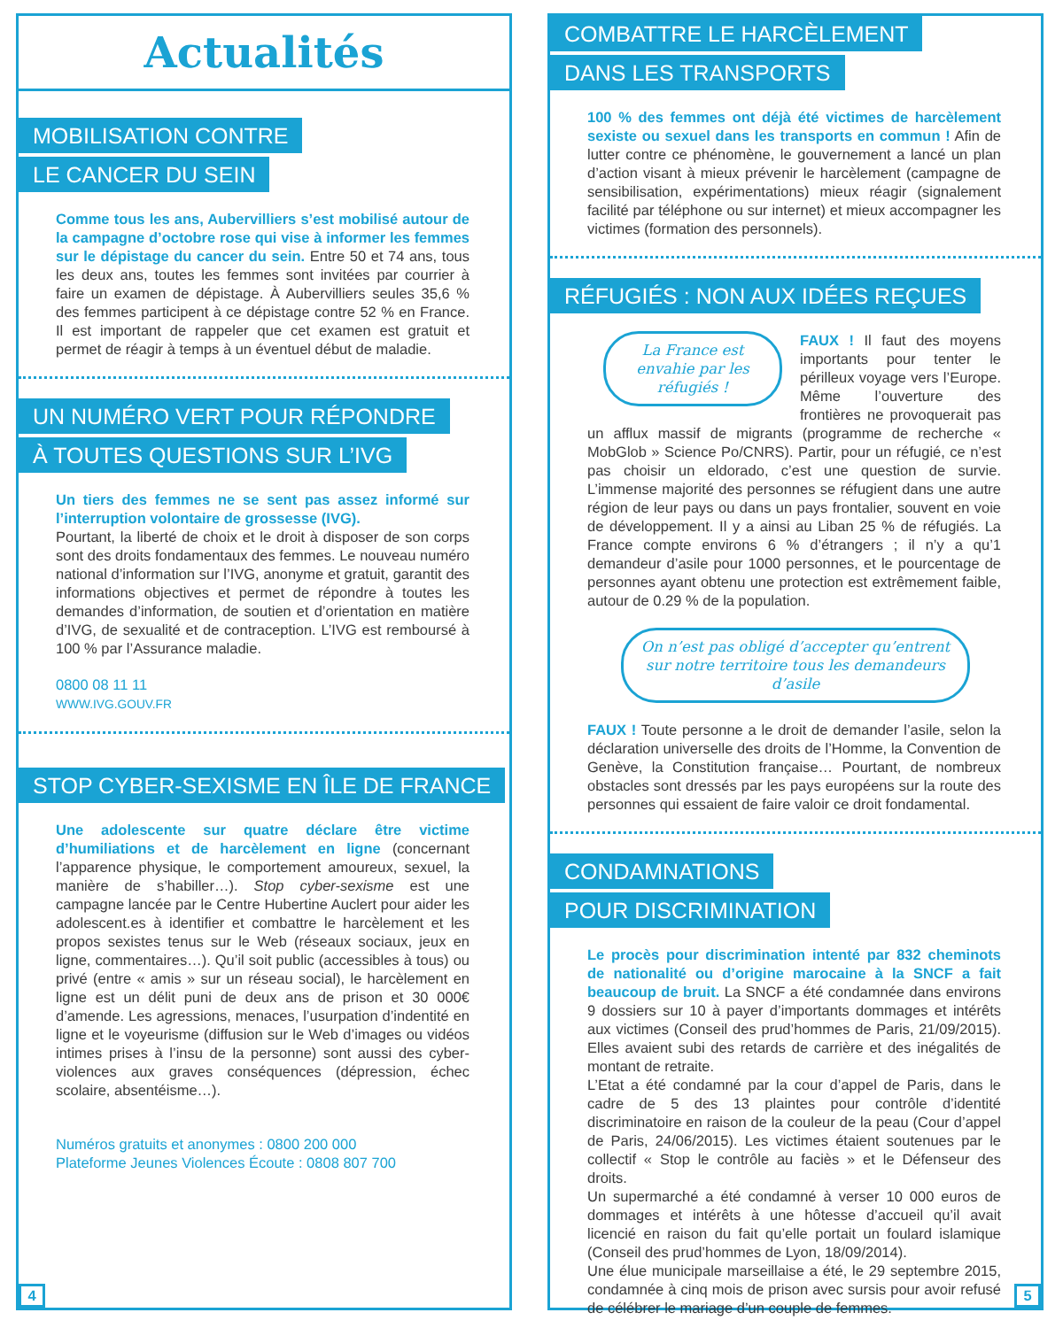Actualités
MOBILISATION CONTRE
LE CANCER DU SEIN
Comme tous les ans, Aubervilliers s’est mobilisé autour de la campagne d’octobre rose qui vise à informer les femmes sur le dépistage du cancer du sein. Entre 50 et 74 ans, tous les deux ans, toutes les femmes sont invitées par courrier à faire un examen de dépistage. À Aubervilliers seules 35,6 % des femmes participent à ce dépistage contre 52 % en France. Il est important de rappeler que cet examen est gratuit et permet de réagir à temps à un éventuel début de maladie.
UN NUMÉRO VERT POUR RÉPONDRE
À TOUTES QUESTIONS SUR L’IVG
Un tiers des femmes ne se sent pas assez informé sur l’interruption volontaire de grossesse (IVG).
Pourtant, la liberté de choix et le droit à disposer de son corps sont des droits fondamentaux des femmes. Le nouveau numéro national d’information sur l’IVG, anonyme et gratuit, garantit des informations objectives et permet de répondre à toutes les demandes d’information, de soutien et d’orientation en matière d’IVG, de sexualité et de contraception. L’IVG est remboursé à 100 % par l’Assurance maladie.
0800 08 11 11
WWW.IVG.GOUV.FR
STOP CYBER-SEXISME EN ÎLE DE FRANCE
Une adolescente sur quatre déclare être victime d’humiliations et de harcèlement en ligne (concernant l’apparence physique, le comportement amoureux, sexuel, la manière de s’habiller…). Stop cyber-sexisme est une campagne lancée par le Centre Hubertine Auclert pour aider les adolescent.es à identifier et combattre le harcèlement et les propos sexistes tenus sur le Web (réseaux sociaux, jeux en ligne, commentaires…). Qu’il soit public (accessibles à tous) ou privé (entre « amis » sur un réseau social), le harcèlement en ligne est un délit puni de deux ans de prison et 30 000€ d’amende. Les agressions, menaces, l’usurpation d’indentité en ligne et le voyeurisme (diffusion sur le Web d’images ou vidéos intimes prises à l’insu de la personne) sont aussi des cyber-violences aux graves conséquences (dépression, échec scolaire, absentéisme…).
Numéros gratuits et anonymes : 0800 200 000
Plateforme Jeunes Violences Écoute : 0808 807 700
4
COMBATTRE LE HARCÈLEMENT
DANS LES TRANSPORTS
100 % des femmes ont déjà été victimes de harcèlement sexiste ou sexuel dans les transports en commun ! Afin de lutter contre ce phénomène, le gouvernement a lancé un plan d’action visant à mieux prévenir le harcèlement (campagne de sensibilisation, expérimentations) mieux réagir (signalement facilité par téléphone ou sur internet) et mieux accompagner les victimes (formation des personnels).
RÉFUGIÉS : NON AUX IDÉES REÇUES
La France est envahie par les réfugiés !
FAUX ! Il faut des moyens importants pour tenter le périlleux voyage vers l’Europe. Même l’ouverture des frontières ne provoquerait pas un afflux massif de migrants (programme de recherche « MobGlob » Science Po/CNRS). Partir, pour un réfugié, ce n’est pas choisir un eldorado, c’est une question de survie. L’immense majorité des personnes se réfugient dans une autre région de leur pays ou dans un pays frontalier, souvent en voie de développement. Il y a ainsi au Liban 25 % de réfugiés. La France compte environs 6 % d’étrangers ; il n’y a qu’1 demandeur d’asile pour 1000 personnes, et le pourcentage de personnes ayant obtenu une protection est extrêmement faible, autour de 0.29 % de la population.
On n’est pas obligé d’accepter qu’entrent sur notre territoire tous les demandeurs d’asile
FAUX ! Toute personne a le droit de demander l’asile, selon la déclaration universelle des droits de l’Homme, la Convention de Genève, la Constitution française… Pourtant, de nombreux obstacles sont dressés par les pays européens sur la route des personnes qui essaient de faire valoir ce droit fondamental.
CONDAMNATIONS
POUR DISCRIMINATION
Le procès pour discrimination intenté par 832 cheminots de nationalité ou d’origine marocaine à la SNCF a fait beaucoup de bruit. La SNCF a été condamnée dans environs 9 dossiers sur 10 à payer d’importants dommages et intérêts aux victimes (Conseil des prud’hommes de Paris, 21/09/2015). Elles avaient subi des retards de carrière et des inégalités de montant de retraite.
L’Etat a été condamné par la cour d’appel de Paris, dans le cadre de 5 des 13 plaintes pour contrôle d’identité discriminatoire en raison de la couleur de la peau (Cour d’appel de Paris, 24/06/2015). Les victimes étaient soutenues par le collectif « Stop le contrôle au faciès » et le Défenseur des droits.
Un supermarché a été condamné à verser 10 000 euros de dommages et intérêts à une hôtesse d’accueil qu’il avait licencié en raison du fait qu’elle portait un foulard islamique (Conseil des prud’hommes de Lyon, 18/09/2014).
Une élue municipale marseillaise a été, le 29 septembre 2015, condamnée à cinq mois de prison avec sursis pour avoir refusé de célébrer le mariage d’un couple de femmes.
5